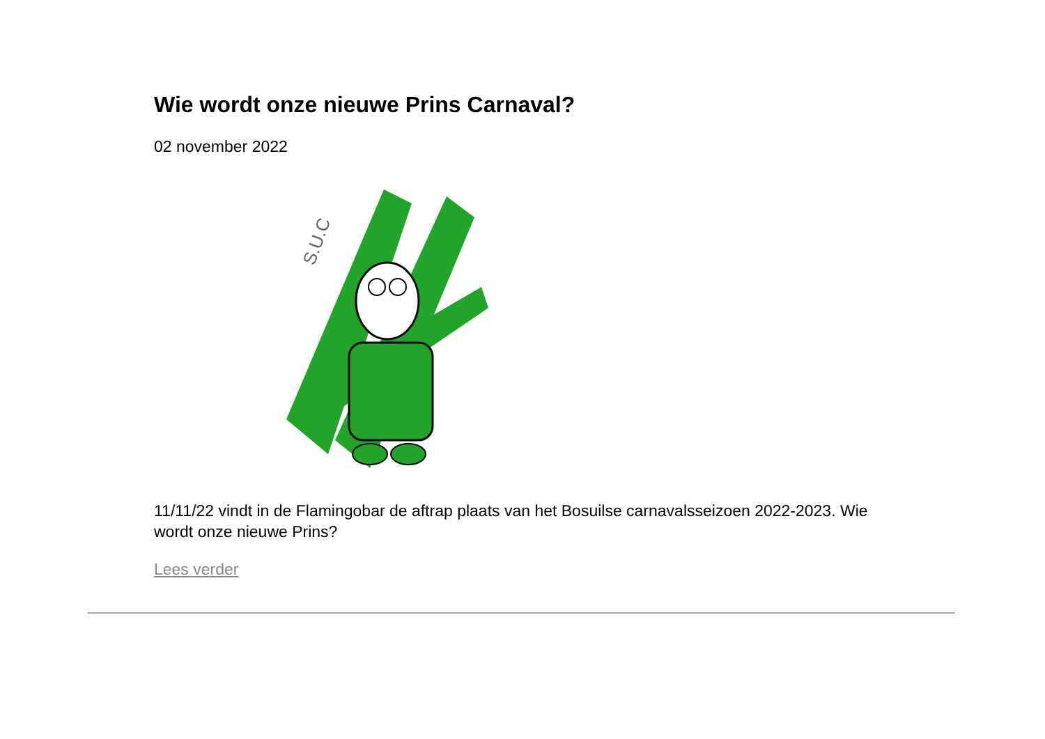Wie wordt onze nieuwe Prins Carnaval?
02 november 2022
S.U.C
11/11/22 vindt in de Flamingobar de aftrap plaats van het Bosuilse carnavalsseizoen 2022-2023. Wie wordt onze nieuwe Prins?
Lees verder